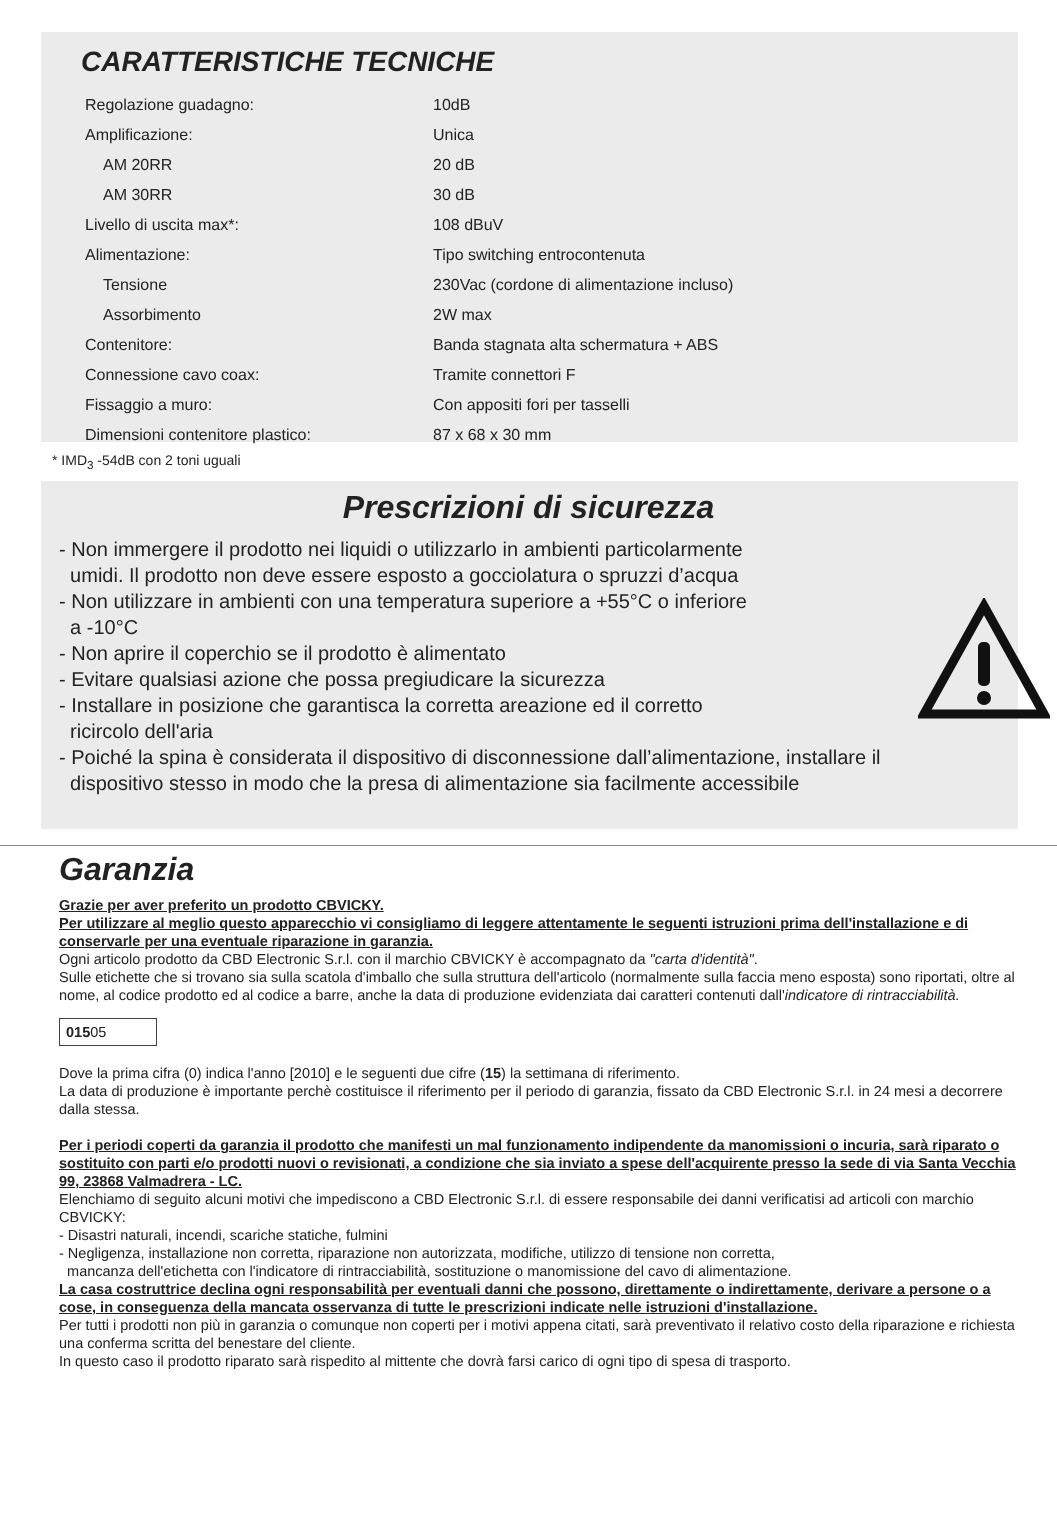CARATTERISTICHE TECNICHE
| Regolazione guadagno: | 10dB |
| Amplificazione: | Unica |
| AM 20RR | 20 dB |
| AM 30RR | 30 dB |
| Livello di uscita max*: | 108 dBuV |
| Alimentazione: | Tipo switching entrocontenuta |
| Tensione | 230Vac (cordone di alimentazione incluso) |
| Assorbimento | 2W max |
| Contenitore: | Banda stagnata alta schermatura + ABS |
| Connessione cavo coax: | Tramite connettori F |
| Fissaggio a muro: | Con appositi fori per tasselli |
| Dimensioni contenitore plastico: | 87 x 68 x 30 mm |
* IMD<sub>3</sub> -54dB con 2 toni uguali
Prescrizioni di sicurezza
- Non immergere il prodotto nei liquidi o utilizzarlo in ambienti particolarmente
umidi. Il prodotto non deve essere esposto a gocciolatura o spruzzi d’acqua
- Non utilizzare in ambienti con una temperatura superiore a +55°C o inferiore
a -10°C
- Non aprire il coperchio se il prodotto è alimentato
- Evitare qualsiasi azione che possa pregiudicare la sicurezza
- Installare in posizione che garantisca la corretta areazione ed il corretto
ricircolo dell'aria
- Poiché la spina è considerata il dispositivo di disconnessione dall’alimentazione, installare il
dispositivo stesso in modo che la presa di alimentazione sia facilmente accessibile
Garanzia
Grazie per aver preferito un prodotto CBVICKY.
Per utilizzare al meglio questo apparecchio vi consigliamo di leggere attentamente le seguenti istruzioni prima dell'installazione e di conservarle per una eventuale riparazione in garanzia.
Ogni articolo prodotto da CBD Electronic S.r.l. con il marchio CBVICKY è accompagnato da "carta d'identità".
Sulle etichette che si trovano sia sulla scatola d'imballo che sulla struttura dell'articolo (normalmente sulla faccia meno esposta) sono riportati, oltre al nome, al codice prodotto ed al codice a barre, anche la data di produzione evidenziata dai caratteri contenuti dall'indicatore di rintracciabilità.
01505
Dove la prima cifra (0) indica l'anno [2010] e le seguenti due cifre (15) la settimana di riferimento.
La data di produzione è importante perchè costituisce il riferimento per il periodo di garanzia, fissato da CBD Electronic S.r.l. in 24 mesi a decorrere dalla stessa.
Per i periodi coperti da garanzia il prodotto che manifesti un mal funzionamento indipendente da manomissioni o incuria, sarà riparato o sostituito con parti e/o prodotti nuovi o revisionati, a condizione che sia inviato a spese dell'acquirente presso la sede di via Santa Vecchia 99, 23868 Valmadrera - LC.
Elenchiamo di seguito alcuni motivi che impediscono a CBD Electronic S.r.l. di essere responsabile dei danni verificatisi ad articoli con marchio CBVICKY:
- Disastri naturali, incendi, scariche statiche, fulmini
- Negligenza, installazione non corretta, riparazione non autorizzata, modifiche, utilizzo di tensione non corretta,
mancanza dell'etichetta con l'indicatore di rintracciabilità, sostituzione o manomissione del cavo di alimentazione.
La casa costruttrice declina ogni responsabilità per eventuali danni che possono, direttamente o indirettamente, derivare a persone o a cose, in conseguenza della mancata osservanza di tutte le prescrizioni indicate nelle istruzioni d'installazione.
Per tutti i prodotti non più in garanzia o comunque non coperti per i motivi appena citati, sarà preventivato il relativo costo della riparazione e richiesta una conferma scritta del benestare del cliente.
In questo caso il prodotto riparato sarà rispedito al mittente che dovrà farsi carico di ogni tipo di spesa di trasporto.